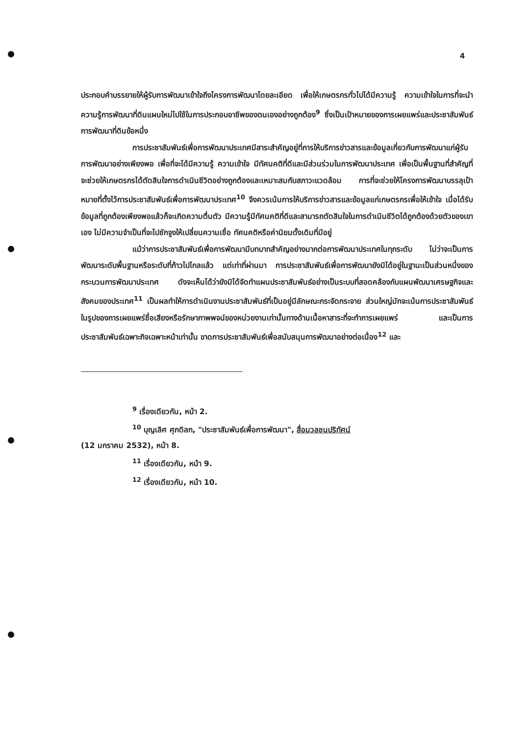4
ประกอบคำบรรยายให้ผู้รับการพัฒนาเข้าใจถึงโครงการพัฒนาโดยละเอียด เพื่อให้เกษตรกรทั่วไปได้มีความรู้ ความเข้าใจในการที่จะนำความรู้การพัฒนาที่ดินแผนใหม่ไปใช้ในการประกอบอาชีพของตนเองอย่างถูกต้อง<sup>9</sup> ซึ่งเป็นเป้าหมายของการเผยแพร่และประชาสัมพันธ์การพัฒนาที่ดินข้อหนึ่ง
การประชาสัมพันธ์เพื่อการพัฒนาประเทศมีสาระสำคัญอยู่ที่การให้บริการข่าวสารและข้อมูลเกี่ยวกับการพัฒนาแก่ผู้รับการพัฒนาอย่างเพียงพอ เพื่อที่จะได้มีความรู้ ความเข้าใจ มีทัศนคติที่ดีและมีส่วนร่วมในการพัฒนาประเทศ เพื่อเป็นพื้นฐานที่สำคัญที่จะช่วยให้เกษตรกรได้ตัดสินใจการดำเนินชีวิตอย่างถูกต้องและเหมาะสมกับสภาวะแวดล้อม การที่จะช่วยให้โครงการพัฒนาบรรลุเป้าหมายที่ตั้งไว้การประชาสัมพันธ์เพื่อการพัฒนาประเทศ<sup>10</sup> จึงควรเน้นการให้บริการข่าวสารและข้อมูลแก่เกษตรกรเพื่อให้เข้าใจ เมื่อได้รับข้อมูลที่ถูกต้องเพียงพอแล้วก็จะเกิดความตื่นตัว มีความรู้มีทัศนคติที่ดีและสามารถตัดสินใจในการดำเนินชีวิตได้ถูกต้องด้วยตัวของเขาเอง ไม่มีความจำเป็นที่จะไปชักจูงให้เปลี่ยนความเชื่อ ทัศนคติหรือค่านิยมดั้งเดิมที่มีอยู่
แม้ว่าการประชาสัมพันธ์เพื่อการพัฒนามีบทบาทสำคัญอย่างมากต่อการพัฒนาประเทศในทุกระดับ ไม่ว่าจะเป็นการพัฒนาระดับพื้นฐานหรือระดับที่ก้าวไปไกลแล้ว แต่เท่าที่ผ่านมา การประชาสัมพันธ์เพื่อการพัฒนายังมิได้อยู่ในฐานะเป็นส่วนหนึ่งของกระบวนการพัฒนาประเทศ ดังจะเห็นได้ว่ายังมิได้จัดทำแผนประชาสัมพันธ์อย่างเป็นระบบที่สอดคล้องกับแผนพัฒนาเศรษฐกิจและสังคมของประเทศ<sup>11</sup> เป็นผลทำให้การดำเนินงานประชาสัมพันธ์ที่เป็นอยู่มีลักษณะกระจัดกระจาย ส่วนใหญ่มักจะเน้นการประชาสัมพันธ์ในรูปของการเผยแพร่ชื่อเสียงหรือรักษาภาพพจน์ของหน่วยงานเท่านั้นทางด้านเนื้อหาสาระที่จะทำการเผยแพร่ และเป็นการประชาสัมพันธ์เฉพาะกิจเฉพาะหน้าเท่านั้น ขาดการประชาสัมพันธ์เพื่อสนับสนุนการพัฒนาอย่างต่อเนื่อง<sup>12</sup> และ
<sup>9</sup> เรื่องเดียวกัน, หน้า 2.
<sup>10</sup> บุญเลิศ ศุภดิลก, "ประชาสัมพันธ์เพื่อการพัฒนา", สื่อมวลชนปริทัศน์
(12 มกราคม 2532), หน้า 8.
<sup>11</sup> เรื่องเดียวกัน, หน้า 9.
<sup>12</sup> เรื่องเดียวกัน, หน้า 10.